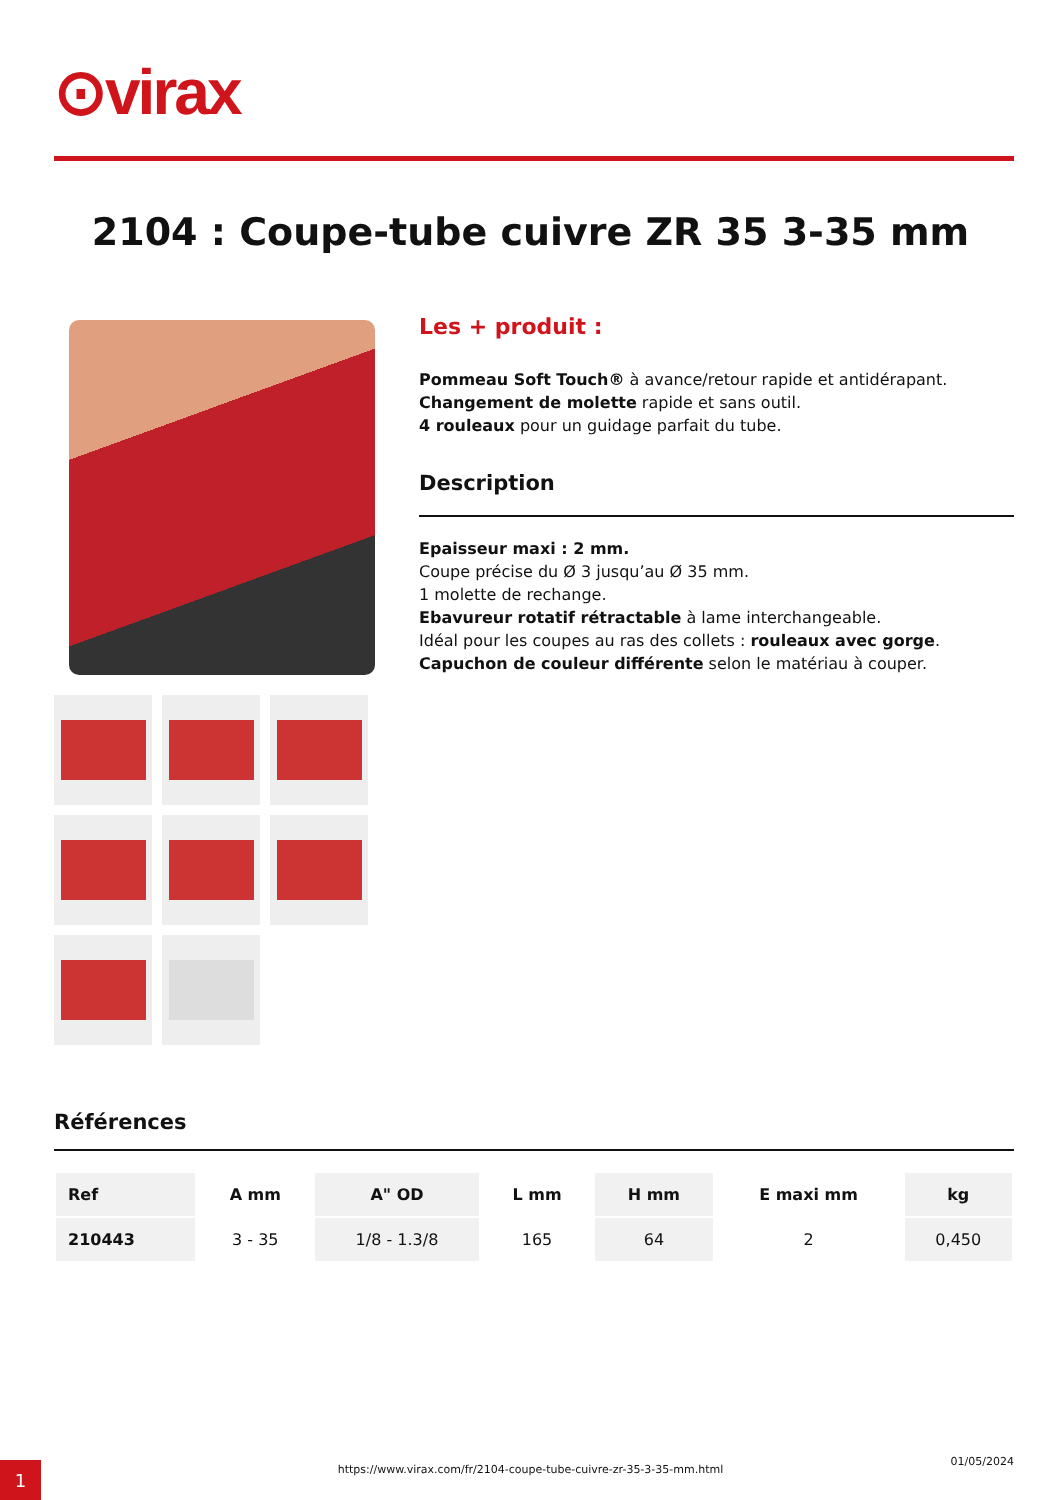⊙virax
2104 : Coupe-tube cuivre ZR 35 3-35 mm
Les + produit :
Pommeau Soft Touch® à avance/retour rapide et antidérapant.
Changement de molette rapide et sans outil.
4 rouleaux pour un guidage parfait du tube.
Description
Epaisseur maxi : 2 mm.
Coupe précise du Ø 3 jusqu’au Ø 35 mm.
1 molette de rechange.
Ebavureur rotatif rétractable à lame interchangeable.
Idéal pour les coupes au ras des collets : rouleaux avec gorge.
Capuchon de couleur différente selon le matériau à couper.
Références
| Ref | A mm | A" OD | L mm | H mm | E maxi mm | kg |
| --- | --- | --- | --- | --- | --- | --- |
| 210443 | 3 - 35 | 1/8 - 1.3/8 | 165 | 64 | 2 | 0,450 |
1
https://www.virax.com/fr/2104-coupe-tube-cuivre-zr-35-3-35-mm.html
01/05/2024